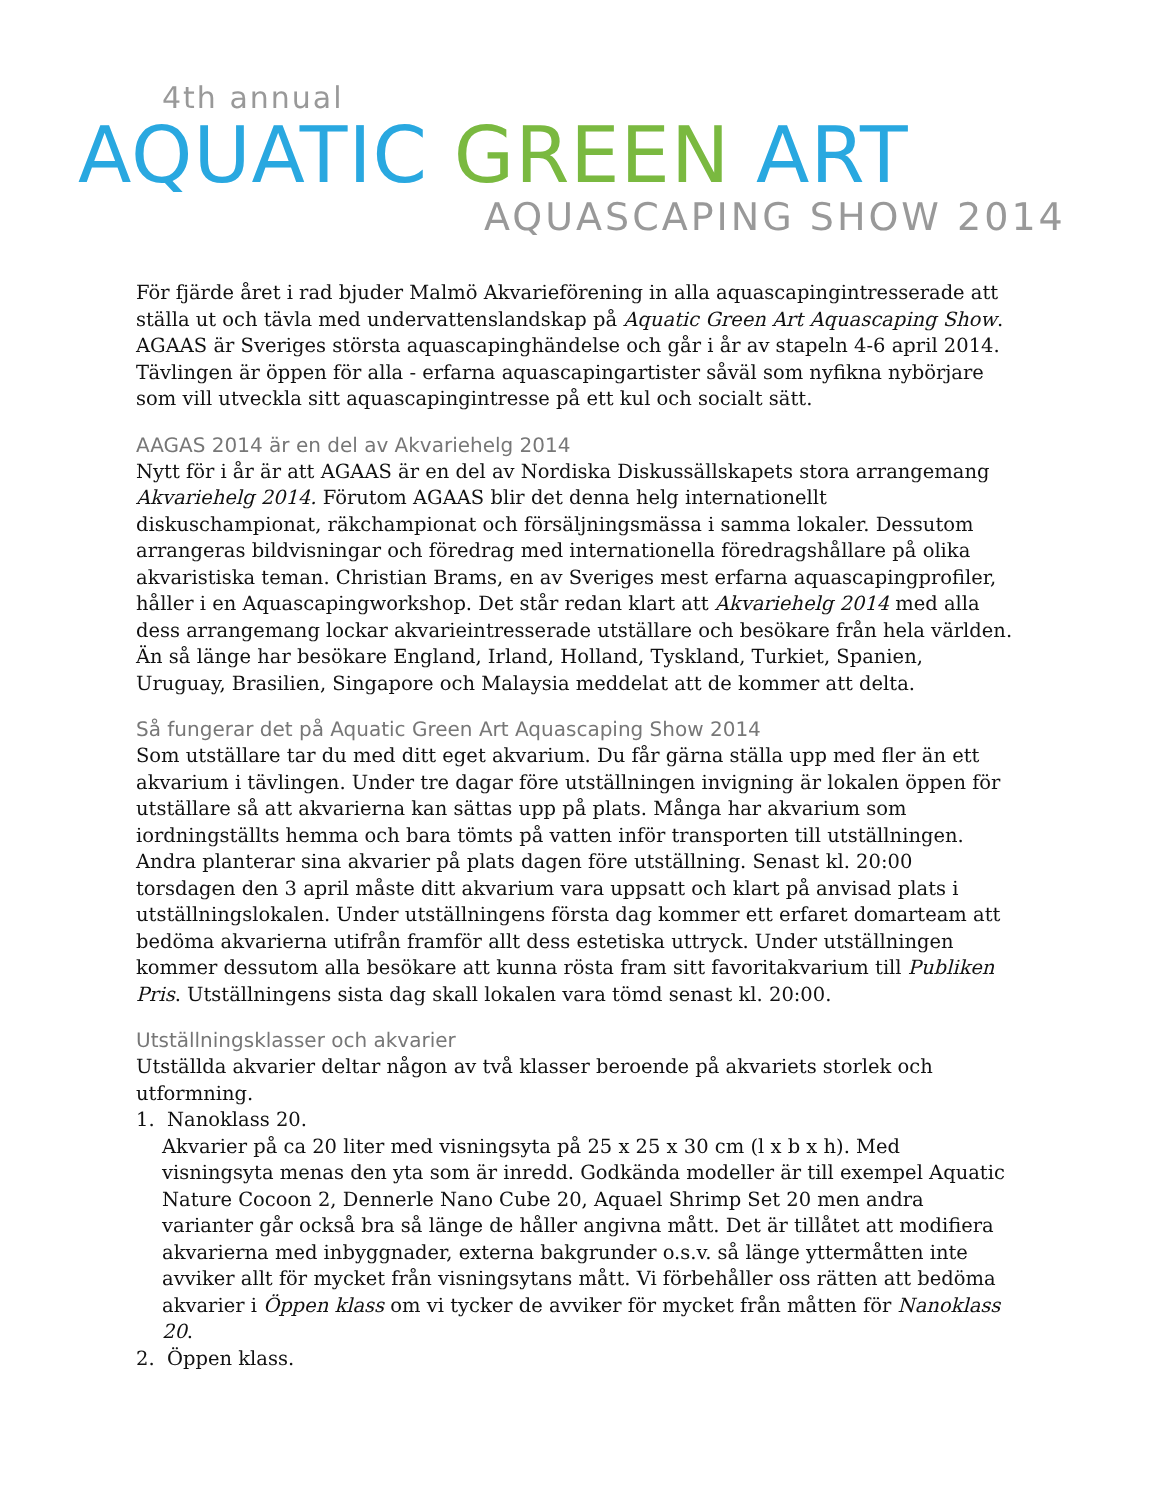4th annual
AQUATIC GREEN ART
AQUASCAPING SHOW 2014
För fjärde året i rad bjuder Malmö Akvarieförening in alla aquascapingintresserade att ställa ut och tävla med undervattenslandskap på Aquatic Green Art Aquascaping Show. AGAAS är Sveriges största aquascapinghändelse och går i år av stapeln 4-6 april 2014. Tävlingen är öppen för alla - erfarna aquascapingartister såväl som nyfikna nybörjare som vill utveckla sitt aquascapingintresse på ett kul och socialt sätt.
AAGAS 2014 är en del av Akvariehelg 2014
Nytt för i år är att AGAAS är en del av Nordiska Diskussällskapets stora arrangemang Akvariehelg 2014. Förutom AGAAS blir det denna helg internationellt diskuschampionat, räkchampionat och försäljningsmässa i samma lokaler. Dessutom arrangeras bildvisningar och föredrag med internationella föredragshållare på olika akvaristiska teman. Christian Brams, en av Sveriges mest erfarna aquascapingprofiler, håller i en Aquascapingworkshop. Det står redan klart att Akvariehelg 2014 med alla dess arrangemang lockar akvarieintresserade utställare och besökare från hela världen. Än så länge har besökare England, Irland, Holland, Tyskland, Turkiet, Spanien, Uruguay, Brasilien, Singapore och Malaysia meddelat att de kommer att delta.
Så fungerar det på Aquatic Green Art Aquascaping Show 2014
Som utställare tar du med ditt eget akvarium. Du får gärna ställa upp med fler än ett akvarium i tävlingen. Under tre dagar före utställningen invigning är lokalen öppen för utställare så att akvarierna kan sättas upp på plats. Många har akvarium som iordningställts hemma och bara tömts på vatten inför transporten till utställningen. Andra planterar sina akvarier på plats dagen före utställning. Senast kl. 20:00 torsdagen den 3 april måste ditt akvarium vara uppsatt och klart på anvisad plats i utställningslokalen. Under utställningens första dag kommer ett erfaret domarteam att bedöma akvarierna utifrån framför allt dess estetiska uttryck. Under utställningen kommer dessutom alla besökare att kunna rösta fram sitt favoritakvarium till Publiken Pris. Utställningens sista dag skall lokalen vara tömd senast kl. 20:00.
Utställningsklasser och akvarier
Utställda akvarier deltar någon av två klasser beroende på akvariets storlek och utformning.
1. Nanoklass 20.
Akvarier på ca 20 liter med visningsyta på 25 x 25 x 30 cm (l x b x h). Med visningsyta menas den yta som är inredd. Godkända modeller är till exempel Aquatic Nature Cocoon 2, Dennerle Nano Cube 20, Aquael Shrimp Set 20 men andra varianter går också bra så länge de håller angivna mått. Det är tillåtet att modifiera akvarierna med inbyggnader, externa bakgrunder o.s.v. så länge yttermåtten inte avviker allt för mycket från visningsytans mått. Vi förbehåller oss rätten att bedöma akvarier i Öppen klass om vi tycker de avviker för mycket från måtten för Nanoklass 20.
2. Öppen klass.